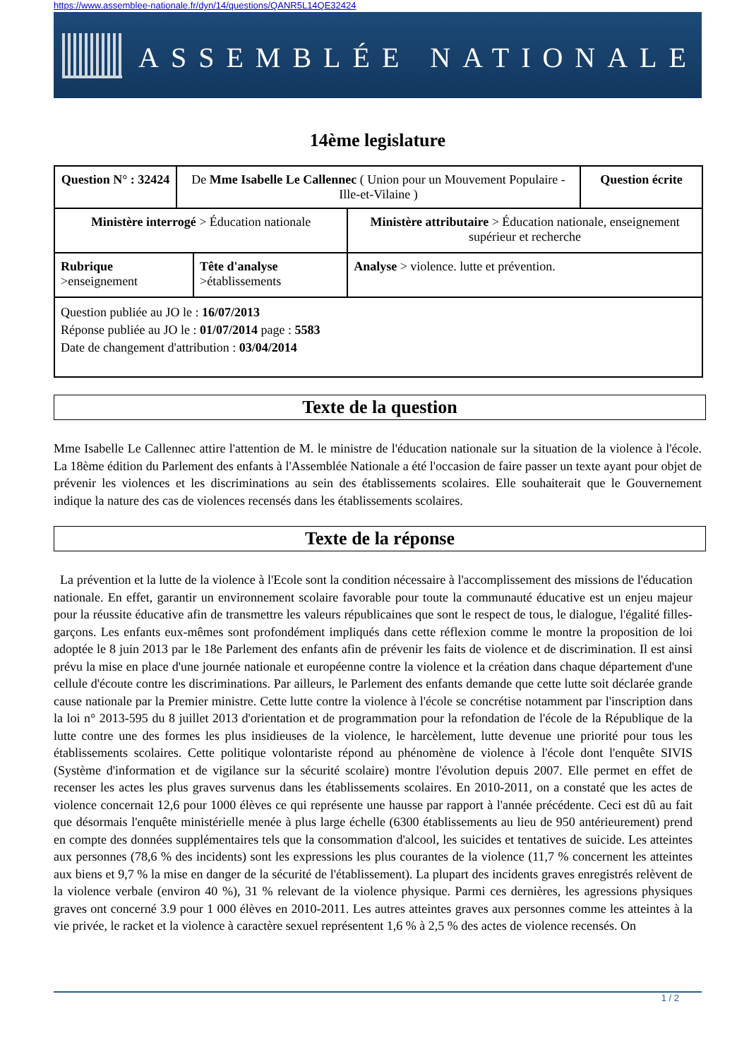https://www.assemblee-nationale.fr/dyn/14/questions/QANR5L14QE32424
ASSEMBLÉE NATIONALE
14ème legislature
| Question N° : 32424 | De Mme Isabelle Le Callennec ( Union pour un Mouvement Populaire - Ille-et-Vilaine ) | | | Question écrite |
| Ministère interrogé > Éducation nationale | | | Ministère attributaire > Éducation nationale, enseignement supérieur et recherche | |
| Rubrique >enseignement | | Tête d'analyse >établissements | Analyse > violence. lutte et prévention. | |
| Question publiée au JO le : 16/07/2013 Réponse publiée au JO le : 01/07/2014 page : 5583 Date de changement d'attribution : 03/04/2014 | | | | |
Texte de la question
Mme Isabelle Le Callennec attire l'attention de M. le ministre de l'éducation nationale sur la situation de la violence à l'école. La 18ème édition du Parlement des enfants à l'Assemblée Nationale a été l'occasion de faire passer un texte ayant pour objet de prévenir les violences et les discriminations au sein des établissements scolaires. Elle souhaiterait que le Gouvernement indique la nature des cas de violences recensés dans les établissements scolaires.
Texte de la réponse
La prévention et la lutte de la violence à l'Ecole sont la condition nécessaire à l'accomplissement des missions de l'éducation nationale. En effet, garantir un environnement scolaire favorable pour toute la communauté éducative est un enjeu majeur pour la réussite éducative afin de transmettre les valeurs républicaines que sont le respect de tous, le dialogue, l'égalité filles-garçons. Les enfants eux-mêmes sont profondément impliqués dans cette réflexion comme le montre la proposition de loi adoptée le 8 juin 2013 par le 18e Parlement des enfants afin de prévenir les faits de violence et de discrimination. Il est ainsi prévu la mise en place d'une journée nationale et européenne contre la violence et la création dans chaque département d'une cellule d'écoute contre les discriminations. Par ailleurs, le Parlement des enfants demande que cette lutte soit déclarée grande cause nationale par la Premier ministre. Cette lutte contre la violence à l'école se concrétise notamment par l'inscription dans la loi n° 2013-595 du 8 juillet 2013 d'orientation et de programmation pour la refondation de l'école de la République de la lutte contre une des formes les plus insidieuses de la violence, le harcèlement, lutte devenue une priorité pour tous les établissements scolaires. Cette politique volontariste répond au phénomène de violence à l'école dont l'enquête SIVIS (Système d'information et de vigilance sur la sécurité scolaire) montre l'évolution depuis 2007. Elle permet en effet de recenser les actes les plus graves survenus dans les établissements scolaires. En 2010-2011, on a constaté que les actes de violence concernait 12,6 pour 1000 élèves ce qui représente une hausse par rapport à l'année précédente. Ceci est dû au fait que désormais l'enquête ministérielle menée à plus large échelle (6300 établissements au lieu de 950 antérieurement) prend en compte des données supplémentaires tels que la consommation d'alcool, les suicides et tentatives de suicide. Les atteintes aux personnes (78,6 % des incidents) sont les expressions les plus courantes de la violence (11,7 % concernent les atteintes aux biens et 9,7 % la mise en danger de la sécurité de l'établissement). La plupart des incidents graves enregistrés relèvent de la violence verbale (environ 40 %), 31 % relevant de la violence physique. Parmi ces dernières, les agressions physiques graves ont concerné 3.9 pour 1 000 élèves en 2010-2011. Les autres atteintes graves aux personnes comme les atteintes à la vie privée, le racket et la violence à caractère sexuel représentent 1,6 % à 2,5 % des actes de violence recensés. On
1 / 2